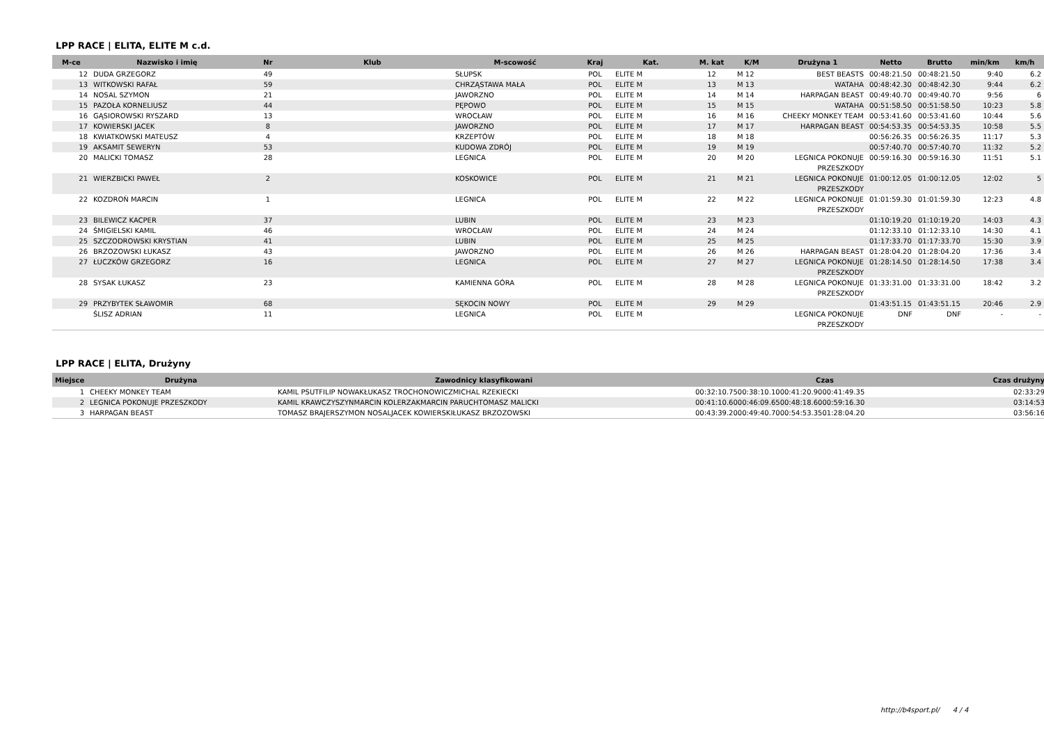LPP RACE | ELITA, ELITE M c.d.
| M-ce | Nazwisko i imię | Nr | Klub | M-scowość | Kraj | Kat. | M. kat | K/M | Drużyna 1 | Netto | Brutto | min/km | km/h |
| --- | --- | --- | --- | --- | --- | --- | --- | --- | --- | --- | --- | --- | --- |
| 12 | DUDA GRZEGORZ | 49 | | SŁUPSK | POL | ELITE M | 12 | M 12 | BEST BEASTS | 00:48:21.50 | 00:48:21.50 | 9:40 | 6.2 |
| 13 | WITKOWSKI RAFAŁ | 59 | | CHRZĄSTAWA MAŁA | POL | ELITE M | 13 | M 13 | WATAHA | 00:48:42.30 | 00:48:42.30 | 9:44 | 6.2 |
| 14 | NOSAL SZYMON | 21 | | JAWORZNO | POL | ELITE M | 14 | M 14 | HARPAGAN BEAST | 00:49:40.70 | 00:49:40.70 | 9:56 | 6 |
| 15 | PAZOŁA KORNELIUSZ | 44 | | PĘPOWO | POL | ELITE M | 15 | M 15 | WATAHA | 00:51:58.50 | 00:51:58.50 | 10:23 | 5.8 |
| 16 | GĄSIOROWSKI RYSZARD | 13 | | WROCŁAW | POL | ELITE M | 16 | M 16 | CHEEKY MONKEY TEAM | 00:53:41.60 | 00:53:41.60 | 10:44 | 5.6 |
| 17 | KOWIERSKI JACEK | 8 | | JAWORZNO | POL | ELITE M | 17 | M 17 | HARPAGAN BEAST | 00:54:53.35 | 00:54:53.35 | 10:58 | 5.5 |
| 18 | KWIATKOWSKI MATEUSZ | 4 | | KRZEPTÓW | POL | ELITE M | 18 | M 18 | | 00:56:26.35 | 00:56:26.35 | 11:17 | 5.3 |
| 19 | AKSAMIT SEWERYN | 53 | | KUDOWA ZDRÓJ | POL | ELITE M | 19 | M 19 | | 00:57:40.70 | 00:57:40.70 | 11:32 | 5.2 |
| 20 | MALICKI TOMASZ | 28 | | LEGNICA | POL | ELITE M | 20 | M 20 | LEGNICA POKONUJE PRZESZKODY | 00:59:16.30 | 00:59:16.30 | 11:51 | 5.1 |
| 21 | WIERZBICKI PAWEŁ | 2 | | KOSKOWICE | POL | ELITE M | 21 | M 21 | LEGNICA POKONUJE PRZESZKODY | 01:00:12.05 | 01:00:12.05 | 12:02 | 5 |
| 22 | KOZDROŃ MARCIN | 1 | | LEGNICA | POL | ELITE M | 22 | M 22 | LEGNICA POKONUJE PRZESZKODY | 01:01:59.30 | 01:01:59.30 | 12:23 | 4.8 |
| 23 | BILEWICZ KACPER | 37 | | LUBIN | POL | ELITE M | 23 | M 23 | | 01:10:19.20 | 01:10:19.20 | 14:03 | 4.3 |
| 24 | ŚMIGIELSKI KAMIL | 46 | | WROCŁAW | POL | ELITE M | 24 | M 24 | | 01:12:33.10 | 01:12:33.10 | 14:30 | 4.1 |
| 25 | SZCZODROWSKI KRYSTIAN | 41 | | LUBIN | POL | ELITE M | 25 | M 25 | | 01:17:33.70 | 01:17:33.70 | 15:30 | 3.9 |
| 26 | BRZOZOWSKI ŁUKASZ | 43 | | JAWORZNO | POL | ELITE M | 26 | M 26 | HARPAGAN BEAST | 01:28:04.20 | 01:28:04.20 | 17:36 | 3.4 |
| 27 | ŁUCZKÓW GRZEGORZ | 16 | | LEGNICA | POL | ELITE M | 27 | M 27 | LEGNICA POKONUJE PRZESZKODY | 01:28:14.50 | 01:28:14.50 | 17:38 | 3.4 |
| 28 | SYSAK ŁUKASZ | 23 | | KAMIENNA GÓRA | POL | ELITE M | 28 | M 28 | LEGNICA POKONUJE PRZESZKODY | 01:33:31.00 | 01:33:31.00 | 18:42 | 3.2 |
| 29 | PRZYBYTEK SŁAWOMIR | 68 | | SĘKOCIN NOWY | POL | ELITE M | 29 | M 29 | | 01:43:51.15 | 01:43:51.15 | 20:46 | 2.9 |
| | ŚLISZ ADRIAN | 11 | | LEGNICA | POL | ELITE M | | | LEGNICA POKONUJE PRZESZKODY | DNF | DNF | - | - |
LPP RACE | ELITA, Drużyny
| Miejsce | Drużyna | Zawodnicy klasyfikowani | Czas | Czas drużyny |
| --- | --- | --- | --- | --- |
| 1 | CHEEKY MONKEY TEAM | KAMIL PSUTFILIP NOWAKŁUKASZ TROCHONOWICZMICHAL RZEKIECKI | 00:32:10.7500:38:10.1000:41:20.9000:41:49.35 | 02:33:29 |
| 2 | LEGNICA POKONUJE PRZESZKODY | KAMIL KRAWCZYSZYNMARCIN KOLERZAKMARCIN PARUCHTOMASZ MALICKI | 00:41:10.6000:46:09.6500:48:18.6000:59:16.30 | 03:14:53 |
| 3 | HARPAGAN BEAST | TOMASZ BRAJERSZYMON NOSALJACEK KOWIERSKIŁUKASZ BRZOZOWSKI | 00:43:39.2000:49:40.7000:54:53.3501:28:04.20 | 03:56:16 |
http://b4sport.pl/ 4 / 4